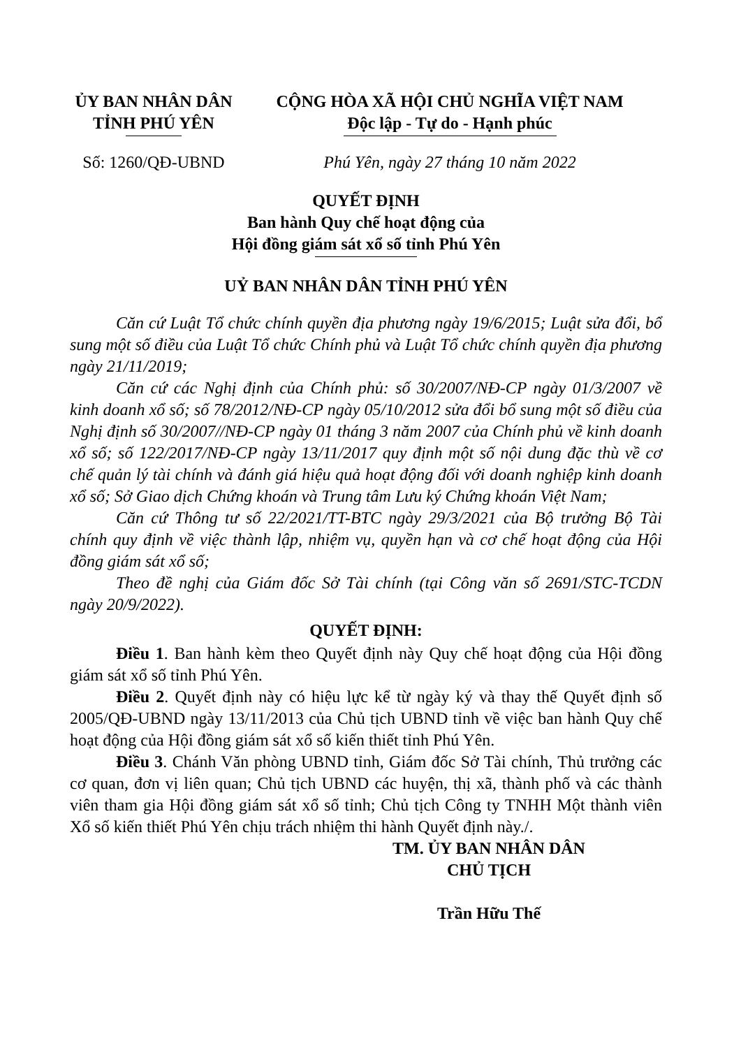ỦY BAN NHÂN DÂN
TỈNH PHÚ YÊN
CỘNG HÒA XÃ HỘI CHỦ NGHĨA VIỆT NAM
Độc lập - Tự do - Hạnh phúc
Số: 1260/QĐ-UBND Phú Yên, ngày 27 tháng 10 năm 2022
QUYẾT ĐỊNH
Ban hành Quy chế hoạt động của
Hội đồng giám sát xổ số tỉnh Phú Yên
UỶ BAN NHÂN DÂN TỈNH PHÚ YÊN
Căn cứ Luật Tổ chức chính quyền địa phương ngày 19/6/2015; Luật sửa đổi, bổ sung một số điều của Luật Tổ chức Chính phủ và Luật Tổ chức chính quyền địa phương ngày 21/11/2019;
Căn cứ các Nghị định của Chính phủ: số 30/2007/NĐ-CP ngày 01/3/2007 về kinh doanh xổ số; số 78/2012/NĐ-CP ngày 05/10/2012 sửa đổi bổ sung một số điều của Nghị định số 30/2007//NĐ-CP ngày 01 tháng 3 năm 2007 của Chính phủ về kinh doanh xổ số; số 122/2017/NĐ-CP ngày 13/11/2017 quy định một số nội dung đặc thù về cơ chế quản lý tài chính và đánh giá hiệu quả hoạt động đối với doanh nghiệp kinh doanh xổ số; Sở Giao dịch Chứng khoán và Trung tâm Lưu ký Chứng khoán Việt Nam;
Căn cứ Thông tư số 22/2021/TT-BTC ngày 29/3/2021 của Bộ trưởng Bộ Tài chính quy định về việc thành lập, nhiệm vụ, quyền hạn và cơ chế hoạt động của Hội đồng giám sát xổ số;
Theo đề nghị của Giám đốc Sở Tài chính (tại Công văn số 2691/STC-TCDN ngày 20/9/2022).
QUYẾT ĐỊNH:
Điều 1. Ban hành kèm theo Quyết định này Quy chế hoạt động của Hội đồng giám sát xổ số tỉnh Phú Yên.
Điều 2. Quyết định này có hiệu lực kể từ ngày ký và thay thế Quyết định số 2005/QĐ-UBND ngày 13/11/2013 của Chủ tịch UBND tỉnh về việc ban hành Quy chế hoạt động của Hội đồng giám sát xổ số kiến thiết tỉnh Phú Yên.
Điều 3. Chánh Văn phòng UBND tỉnh, Giám đốc Sở Tài chính, Thủ trưởng các cơ quan, đơn vị liên quan; Chủ tịch UBND các huyện, thị xã, thành phố và các thành viên tham gia Hội đồng giám sát xổ số tỉnh; Chủ tịch Công ty TNHH Một thành viên Xổ số kiến thiết Phú Yên chịu trách nhiệm thi hành Quyết định này./.
TM. ỦY BAN NHÂN DÂN
CHỦ TỊCH
Trần Hữu Thế